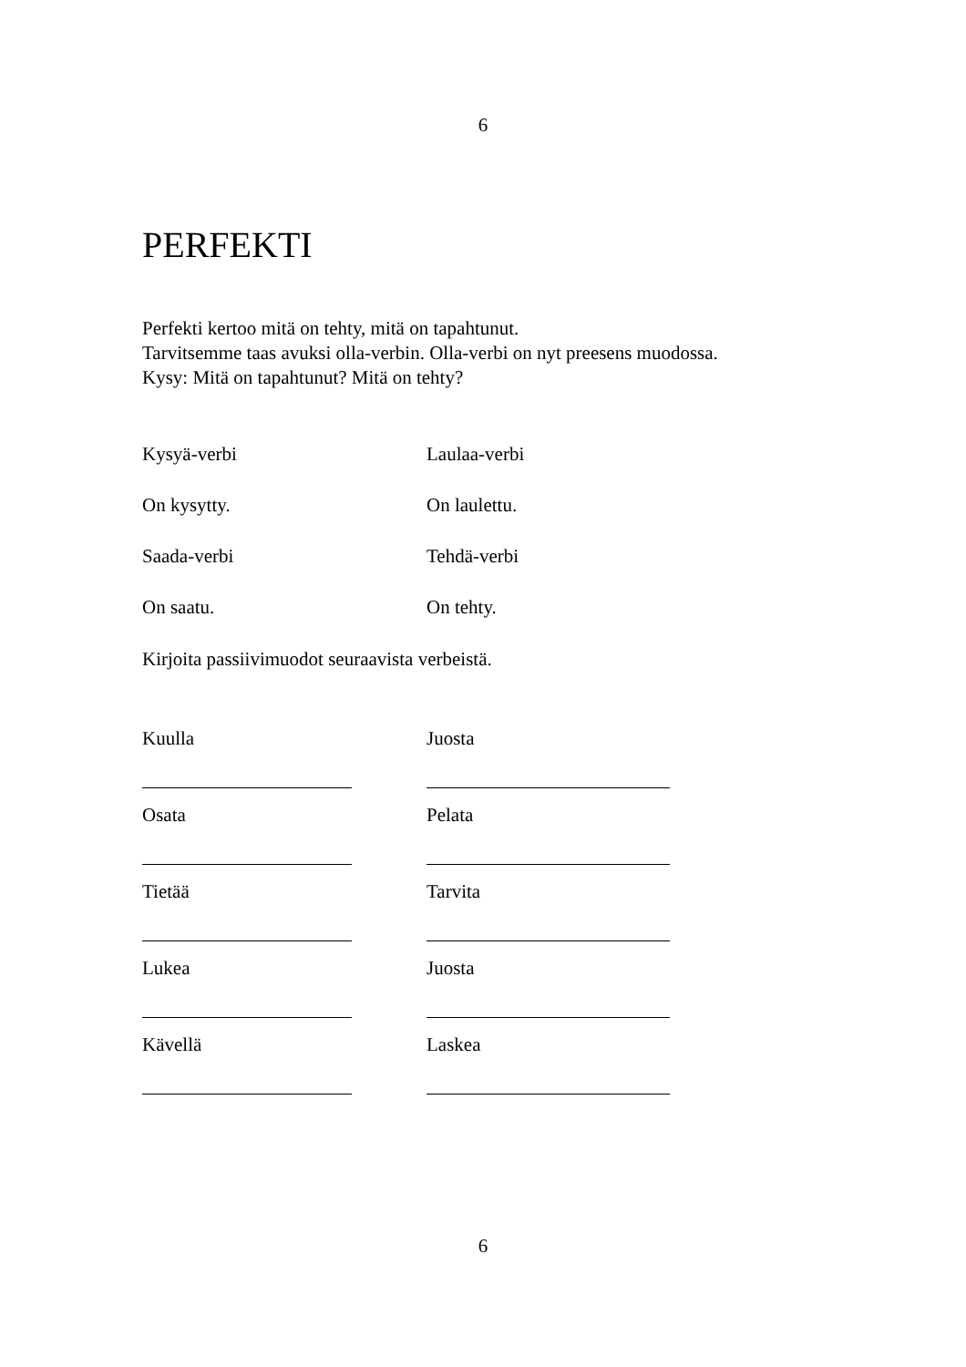6
PERFEKTI
Perfekti kertoo mitä on tehty, mitä on tapahtunut.
Tarvitsemme taas avuksi olla-verbin. Olla-verbi on nyt preesens muodossa.
Kysy: Mitä on tapahtunut? Mitä on tehty?
Kysyä-verbi Laulaa-verbi
On kysytty. On laulettu.
Saada-verbi Tehdä-verbi
On saatu. On tehty.
Kirjoita passiivimuodot seuraavista verbeistä.
Kuulla Juosta
Osata Pelata
Tietää Tarvita
Lukea Juosta
Kävellä Laskea
6